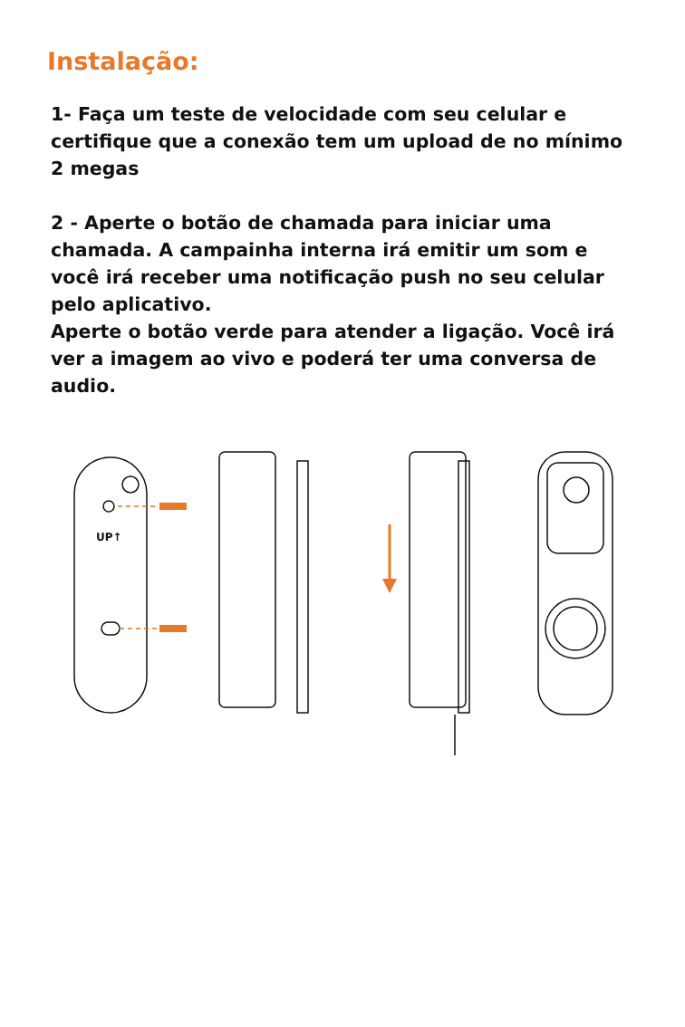Instalação:
1- Faça um teste de velocidade com seu celular e certifique que a conexão tem um upload de no mínimo 2 megas
2 - Aperte o botão de chamada para iniciar uma chamada. A campainha interna irá emitir um som e você irá receber uma notificação push no seu celular pelo aplicativo.
Aperte o botão verde para atender a ligação. Você irá ver a imagem ao vivo e poderá ter uma conversa de audio.
UP↑